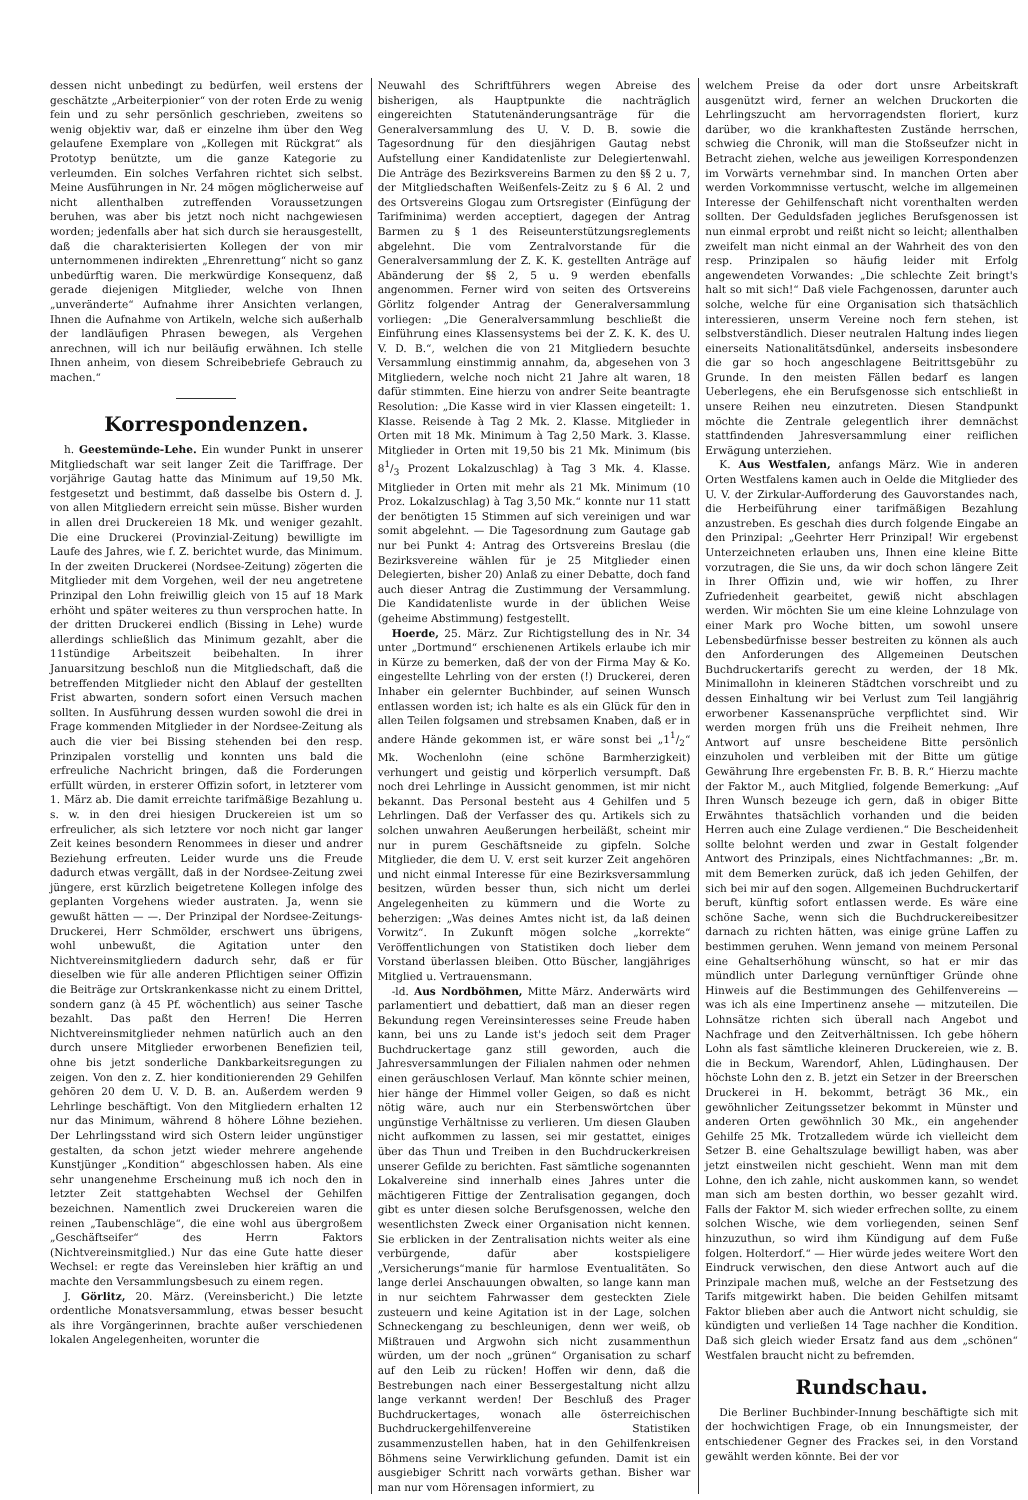dessen nicht unbedingt zu bedürfen, weil erstens der geschätzte „Arbeiterpionier“ von der roten Erde zu wenig fein und zu sehr persönlich geschrieben, zweitens so wenig objektiv war, daß er einzelne ihm über den Weg gelaufene Exemplare von „Kollegen mit Rückgrat“ als Prototyp benützte, um die ganze Kategorie zu verleumden. Ein solches Verfahren richtet sich selbst. Meine Ausführungen in Nr. 24 mögen möglicherweise auf nicht allenthalben zutreffenden Voraussetzungen beruhen, was aber bis jetzt noch nicht nachgewiesen worden; jedenfalls aber hat sich durch sie herausgestellt, daß die charakterisierten Kollegen der von mir unternommenen indirekten „Ehrenrettung“ nicht so ganz unbedürftig waren. Die merkwürdige Konsequenz, daß gerade diejenigen Mitglieder, welche von Ihnen „unveränderte“ Aufnahme ihrer Ansichten verlangen, Ihnen die Aufnahme von Artikeln, welche sich außerhalb der landläufigen Phrasen bewegen, als Vergehen anrechnen, will ich nur beiläufig erwähnen. Ich stelle Ihnen anheim, von diesem Schreibebriefe Gebrauch zu machen.“
Korrespondenzen.
h. Geestemünde-Lehe. Ein wunder Punkt in unserer Mitgliedschaft war seit langer Zeit die Tariffrage. Der vorjährige Gautag hatte das Minimum auf 19,50 Mk. festgesetzt und bestimmt, daß dasselbe bis Ostern d. J. von allen Mitgliedern erreicht sein müsse. Bisher wurden in allen drei Druckereien 18 Mk. und weniger gezahlt. Die eine Druckerei (Provinzial-Zeitung) bewilligte im Laufe des Jahres, wie f. Z. berichtet wurde, das Minimum. In der zweiten Druckerei (Nordsee-Zeitung) zögerten die Mitglieder mit dem Vorgehen, weil der neu angetretene Prinzipal den Lohn freiwillig gleich von 15 auf 18 Mark erhöht und später weiteres zu thun versprochen hatte. In der dritten Druckerei endlich (Bissing in Lehe) wurde allerdings schließlich das Minimum gezahlt, aber die 11stündige Arbeitszeit beibehalten. In ihrer Januarsitzung beschloß nun die Mitgliedschaft, daß die betreffenden Mitglieder nicht den Ablauf der gestellten Frist abwarten, sondern sofort einen Versuch machen sollten. In Ausführung dessen wurden sowohl die drei in Frage kommenden Mitglieder in der Nordsee-Zeitung als auch die vier bei Bissing stehenden bei den resp. Prinzipalen vorstellig und konnten uns bald die erfreuliche Nachricht bringen, daß die Forderungen erfüllt würden, in ersterer Offizin sofort, in letzterer vom 1. März ab. Die damit erreichte tarifmäßige Bezahlung u. s. w. in den drei hiesigen Druckereien ist um so erfreulicher, als sich letztere vor noch nicht gar langer Zeit keines besondern Renommees in dieser und andrer Beziehung erfreuten. Leider wurde uns die Freude dadurch etwas vergällt, daß in der Nordsee-Zeitung zwei jüngere, erst kürzlich beigetretene Kollegen infolge des geplanten Vorgehens wieder austraten. Ja, wenn sie gewußt hätten — —. Der Prinzipal der Nordsee-Zeitungs-Druckerei, Herr Schmölder, erschwert uns übrigens, wohl unbewußt, die Agitation unter den Nichtvereinsmitgliedern dadurch sehr, daß er für dieselben wie für alle anderen Pflichtigen seiner Offizin die Beiträge zur Ortskrankenkasse nicht zu einem Drittel, sondern ganz (à 45 Pf. wöchentlich) aus seiner Tasche bezahlt. Das paßt den Herren! Die Herren Nichtvereinsmitglieder nehmen natürlich auch an den durch unsere Mitglieder erworbenen Benefizien teil, ohne bis jetzt sonderliche Dankbarkeitsregungen zu zeigen. Von den z. Z. hier konditionierenden 29 Gehilfen gehören 20 dem U. V. D. B. an. Außerdem werden 9 Lehrlinge beschäftigt. Von den Mitgliedern erhalten 12 nur das Minimum, während 8 höhere Löhne beziehen. Der Lehrlingsstand wird sich Ostern leider ungünstiger gestalten, da schon jetzt wieder mehrere angehende Kunstjünger „Kondition“ abgeschlossen haben. Als eine sehr unangenehme Erscheinung muß ich noch den in letzter Zeit stattgehabten Wechsel der Gehilfen bezeichnen. Namentlich zwei Druckereien waren die reinen „Taubenschläge“, die eine wohl aus übergroßem „Geschäftseifer“ des Herrn Faktors (Nichtvereinsmitglied.) Nur das eine Gute hatte dieser Wechsel: er regte das Vereinsleben hier kräftig an und machte den Versammlungsbesuch zu einem regen.
J. Görlitz, 20. März. (Vereinsbericht.) Die letzte ordentliche Monatsversammlung, etwas besser besucht als ihre Vorgängerinnen, brachte außer verschiedenen lokalen Angelegenheiten, worunter die
Neuwahl des Schriftführers wegen Abreise des bisherigen, als Hauptpunkte die nachträglich eingereichten Statutenänderungsanträge für die Generalversammlung des U. V. D. B. sowie die Tagesordnung für den diesjährigen Gautag nebst Aufstellung einer Kandidatenliste zur Delegiertenwahl. Die Anträge des Bezirksvereins Barmen zu den §§ 2 u. 7, der Mitgliedschaften Weißenfels-Zeitz zu § 6 Al. 2 und des Ortsvereins Glogau zum Ortsregister (Einfügung der Tarifminima) werden acceptiert, dagegen der Antrag Barmen zu § 1 des Reiseunterstützungsreglements abgelehnt. Die vom Zentralvorstande für die Generalversammlung der Z. K. K. gestellten Anträge auf Abänderung der §§ 2, 5 u. 9 werden ebenfalls angenommen. Ferner wird von seiten des Ortsvereins Görlitz folgender Antrag der Generalversammlung vorliegen: „Die Generalversammlung beschließt die Einführung eines Klassensystems bei der Z. K. K. des U. V. D. B.“, welchen die von 21 Mitgliedern besuchte Versammlung einstimmig annahm, da, abgesehen von 3 Mitgliedern, welche noch nicht 21 Jahre alt waren, 18 dafür stimmten. Eine hierzu von andrer Seite beantragte Resolution: „Die Kasse wird in vier Klassen eingeteilt: 1. Klasse. Reisende à Tag 2 Mk. 2. Klasse. Mitglieder in Orten mit 18 Mk. Minimum à Tag 2,50 Mark. 3. Klasse. Mitglieder in Orten mit 19,50 bis 21 Mk. Minimum (bis 81/3 Prozent Lokalzuschlag) à Tag 3 Mk. 4. Klasse. Mitglieder in Orten mit mehr als 21 Mk. Minimum (10 Proz. Lokalzuschlag) à Tag 3,50 Mk.“ konnte nur 11 statt der benötigten 15 Stimmen auf sich vereinigen und war somit abgelehnt. — Die Tagesordnung zum Gautage gab nur bei Punkt 4: Antrag des Ortsvereins Breslau (die Bezirksvereine wählen für je 25 Mitglieder einen Delegierten, bisher 20) Anlaß zu einer Debatte, doch fand auch dieser Antrag die Zustimmung der Versammlung. Die Kandidatenliste wurde in der üblichen Weise (geheime Abstimmung) festgestellt.
Hoerde, 25. März. Zur Richtigstellung des in Nr. 34 unter „Dortmund“ erschienenen Artikels erlaube ich mir in Kürze zu bemerken, daß der von der Firma May & Ko. eingestellte Lehrling von der ersten (!) Druckerei, deren Inhaber ein gelernter Buchbinder, auf seinen Wunsch entlassen worden ist; ich halte es als ein Glück für den in allen Teilen folgsamen und strebsamen Knaben, daß er in andere Hände gekommen ist, er wäre sonst bei „11/2“ Mk. Wochenlohn (eine schöne Barmherzigkeit) verhungert und geistig und körperlich versumpft. Daß noch drei Lehrlinge in Aussicht genommen, ist mir nicht bekannt. Das Personal besteht aus 4 Gehilfen und 5 Lehrlingen. Daß der Verfasser des qu. Artikels sich zu solchen unwahren Aeußerungen herbeiläßt, scheint mir nur in purem Geschäftsneide zu gipfeln. Solche Mitglieder, die dem U. V. erst seit kurzer Zeit angehören und nicht einmal Interesse für eine Bezirksversammlung besitzen, würden besser thun, sich nicht um derlei Angelegenheiten zu kümmern und die Worte zu beherzigen: „Was deines Amtes nicht ist, da laß deinen Vorwitz“. In Zukunft mögen solche „korrekte“ Veröffentlichungen von Statistiken doch lieber dem Vorstand überlassen bleiben. Otto Büscher, langjähriges Mitglied u. Vertrauensmann.
-ld. Aus Nordböhmen, Mitte März. Anderwärts wird parlamentiert und debattiert, daß man an dieser regen Bekundung regen Vereinsinteresses seine Freude haben kann, bei uns zu Lande ist's jedoch seit dem Prager Buchdruckertage ganz still geworden, auch die Jahresversammlungen der Filialen nahmen oder nehmen einen geräuschlosen Verlauf. Man könnte schier meinen, hier hänge der Himmel voller Geigen, so daß es nicht nötig wäre, auch nur ein Sterbenswörtchen über ungünstige Verhältnisse zu verlieren. Um diesen Glauben nicht aufkommen zu lassen, sei mir gestattet, einiges über das Thun und Treiben in den Buchdruckerkreisen unserer Gefilde zu berichten. Fast sämtliche sogenannten Lokalvereine sind innerhalb eines Jahres unter die mächtigeren Fittige der Zentralisation gegangen, doch gibt es unter diesen solche Berufsgenossen, welche den wesentlichsten Zweck einer Organisation nicht kennen. Sie erblicken in der Zentralisation nichts weiter als eine verbürgende, dafür aber kostspieligere „Versicherungs“manie für harmlose Eventualitäten. So lange derlei Anschauungen obwalten, so lange kann man in nur seichtem Fahrwasser dem gesteckten Ziele zusteuern und keine Agitation ist in der Lage, solchen Schneckengang zu beschleunigen, denn wer weiß, ob Mißtrauen und Argwohn sich nicht zusammenthun würden, um der noch „grünen“ Organisation zu scharf auf den Leib zu rücken! Hoffen wir denn, daß die Bestrebungen nach einer Bessergestaltung nicht allzu lange verkannt werden! Der Beschluß des Prager Buchdruckertages, wonach alle österreichischen Buchdruckergehilfenvereine Statistiken zusammenzustellen haben, hat in den Gehilfenkreisen Böhmens seine Verwirklichung gefunden. Damit ist ein ausgiebiger Schritt nach vorwärts gethan. Bisher war man nur vom Hörensagen informiert, zu
welchem Preise da oder dort unsre Arbeitskraft ausgenützt wird, ferner an welchen Druckorten die Lehrlingszucht am hervorragendsten floriert, kurz darüber, wo die krankhaftesten Zustände herrschen, schwieg die Chronik, will man die Stoßseufzer nicht in Betracht ziehen, welche aus jeweiligen Korrespondenzen im Vorwärts vernehmbar sind. In manchen Orten aber werden Vorkommnisse vertuscht, welche im allgemeinen Interesse der Gehilfenschaft nicht vorenthalten werden sollten. Der Geduldsfaden jegliches Berufsgenossen ist nun einmal erprobt und reißt nicht so leicht; allenthalben zweifelt man nicht einmal an der Wahrheit des von den resp. Prinzipalen so häufig leider mit Erfolg angewendeten Vorwandes: „Die schlechte Zeit bringt's halt so mit sich!“ Daß viele Fachgenossen, darunter auch solche, welche für eine Organisation sich thatsächlich interessieren, unserm Vereine noch fern stehen, ist selbstverständlich. Dieser neutralen Haltung indes liegen einerseits Nationalitätsdünkel, anderseits insbesondere die gar so hoch angeschlagene Beitrittsgebühr zu Grunde. In den meisten Fällen bedarf es langen Ueberlegens, ehe ein Berufsgenosse sich entschließt in unsere Reihen neu einzutreten. Diesen Standpunkt möchte die Zentrale gelegentlich ihrer demnächst stattfindenden Jahresversammlung einer reiflichen Erwägung unterziehen.
K. Aus Westfalen, anfangs März. Wie in anderen Orten Westfalens kamen auch in Oelde die Mitglieder des U. V. der Zirkular-Aufforderung des Gauvorstandes nach, die Herbeiführung einer tarifmäßigen Bezahlung anzustreben. Es geschah dies durch folgende Eingabe an den Prinzipal: „Geehrter Herr Prinzipal! Wir ergebenst Unterzeichneten erlauben uns, Ihnen eine kleine Bitte vorzutragen, die Sie uns, da wir doch schon längere Zeit in Ihrer Offizin und, wie wir hoffen, zu Ihrer Zufriedenheit gearbeitet, gewiß nicht abschlagen werden. Wir möchten Sie um eine kleine Lohnzulage von einer Mark pro Woche bitten, um sowohl unsere Lebensbedürfnisse besser bestreiten zu können als auch den Anforderungen des Allgemeinen Deutschen Buchdruckertarifs gerecht zu werden, der 18 Mk. Minimallohn in kleineren Städtchen vorschreibt und zu dessen Einhaltung wir bei Verlust zum Teil langjährig erworbener Kassenansprüche verpflichtet sind. Wir werden morgen früh uns die Freiheit nehmen, Ihre Antwort auf unsre bescheidene Bitte persönlich einzuholen und verbleiben mit der Bitte um gütige Gewährung Ihre ergebensten Fr. B. B. R.“ Hierzu machte der Faktor M., auch Mitglied, folgende Bemerkung: „Auf Ihren Wunsch bezeuge ich gern, daß in obiger Bitte Erwähntes thatsächlich vorhanden und die beiden Herren auch eine Zulage verdienen.“ Die Bescheidenheit sollte belohnt werden und zwar in Gestalt folgender Antwort des Prinzipals, eines Nichtfachmannes: „Br. m. mit dem Bemerken zurück, daß ich jeden Gehilfen, der sich bei mir auf den sogen. Allgemeinen Buchdruckertarif beruft, künftig sofort entlassen werde. Es wäre eine schöne Sache, wenn sich die Buchdruckereibesitzer darnach zu richten hätten, was einige grüne Laffen zu bestimmen geruhen. Wenn jemand von meinem Personal eine Gehaltserhöhung wünscht, so hat er mir das mündlich unter Darlegung vernünftiger Gründe ohne Hinweis auf die Bestimmungen des Gehilfenvereins — was ich als eine Impertinenz ansehe — mitzuteilen. Die Lohnsätze richten sich überall nach Angebot und Nachfrage und den Zeitverhältnissen. Ich gebe höhern Lohn als fast sämtliche kleineren Druckereien, wie z. B. die in Beckum, Warendorf, Ahlen, Lüdinghausen. Der höchste Lohn den z. B. jetzt ein Setzer in der Breerschen Druckerei in H. bekommt, beträgt 36 Mk., ein gewöhnlicher Zeitungssetzer bekommt in Münster und anderen Orten gewöhnlich 30 Mk., ein angehender Gehilfe 25 Mk. Trotzalledem würde ich vielleicht dem Setzer B. eine Gehaltszulage bewilligt haben, was aber jetzt einstweilen nicht geschieht. Wenn man mit dem Lohne, den ich zahle, nicht auskommen kann, so wendet man sich am besten dorthin, wo besser gezahlt wird. Falls der Faktor M. sich wieder erfrechen sollte, zu einem solchen Wische, wie dem vorliegenden, seinen Senf hinzuzuthun, so wird ihm Kündigung auf dem Fuße folgen. Holterdorf.“ — Hier würde jedes weitere Wort den Eindruck verwischen, den diese Antwort auch auf die Prinzipale machen muß, welche an der Festsetzung des Tarifs mitgewirkt haben. Die beiden Gehilfen mitsamt Faktor blieben aber auch die Antwort nicht schuldig, sie kündigten und verließen 14 Tage nachher die Kondition. Daß sich gleich wieder Ersatz fand aus dem „schönen“ Westfalen braucht nicht zu befremden.
Rundschau.
Die Berliner Buchbinder-Innung beschäftigte sich mit der hochwichtigen Frage, ob ein Innungsmeister, der entschiedener Gegner des Frackes sei, in den Vorstand gewählt werden könnte. Bei der vor